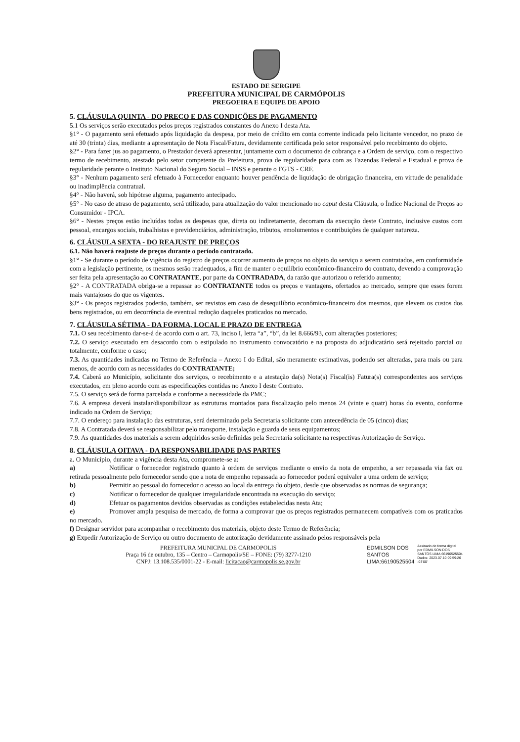ESTADO DE SERGIPE
PREFEITURA MUNICIPAL DE CARMÓPOLIS
PREGOEIRA E EQUIPE DE APOIO
5. CLÁUSULA QUINTA - DO PREÇO E DAS CONDIÇÕES DE PAGAMENTO
5.1 Os serviços serão executados pelos preços registrados constantes do Anexo I desta Ata.
§1° - O pagamento será efetuado após liquidação da despesa, por meio de crédito em conta corrente indicada pelo licitante vencedor, no prazo de até 30 (trinta) dias, mediante a apresentação de Nota Fiscal/Fatura, devidamente certificada pelo setor responsável pelo recebimento do objeto.
§2° - Para fazer jus ao pagamento, o Prestador deverá apresentar, juntamente com o documento de cobrança e a Ordem de serviço, com o respectivo termo de recebimento, atestado pelo setor competente da Prefeitura, prova de regularidade para com as Fazendas Federal e Estadual e prova de regularidade perante o Instituto Nacional do Seguro Social – INSS e perante o FGTS - CRF.
§3° - Nenhum pagamento será efetuado à Fornecedor enquanto houver pendência de liquidação de obrigação financeira, em virtude de penalidade ou inadimplência contratual.
§4° - Não haverá, sob hipótese alguma, pagamento antecipado.
§5° - No caso de atraso de pagamento, será utilizado, para atualização do valor mencionado no caput desta Cláusula, o Índice Nacional de Preços ao Consumidor - IPCA.
§6° - Nestes preços estão incluídas todas as despesas que, direta ou indiretamente, decorram da execução deste Contrato, inclusive custos com pessoal, encargos sociais, trabalhistas e previdenciários, administração, tributos, emolumentos e contribuições de qualquer natureza.
6. CLÁUSULA SEXTA - DO REAJUSTE DE PREÇOS
6.1. Não haverá reajuste de preços durante o período contratado.
§1° - Se durante o período de vigência do registro de preços ocorrer aumento de preços no objeto do serviço a serem contratados, em conformidade com a legislação pertinente, os mesmos serão readequados, a fim de manter o equilíbrio econômico-financeiro do contrato, devendo a comprovação ser feita pela apresentação ao CONTRATANTE, por parte da CONTRADADA, da razão que autorizou o referido aumento;
§2° - A CONTRATADA obriga-se a repassar ao CONTRATANTE todos os preços e vantagens, ofertados ao mercado, sempre que esses forem mais vantajosos do que os vigentes.
§3° - Os preços registrados poderão, também, ser revistos em caso de desequilíbrio econômico-financeiro dos mesmos, que elevem os custos dos bens registrados, ou em decorrência de eventual redução daqueles praticados no mercado.
7. CLÁUSULA SÉTIMA - DA FORMA, LOCAL E PRAZO DE ENTREGA
7.1. O seu recebimento dar-se-á de acordo com o art. 73, inciso I, letra “a”, “b”, da lei 8.666/93, com alterações posteriores;
7.2. O serviço executado em desacordo com o estipulado no instrumento convocatório e na proposta do adjudicatário será rejeitado parcial ou totalmente, conforme o caso;
7.3. As quantidades indicadas no Termo de Referência – Anexo I do Edital, são meramente estimativas, podendo ser alteradas, para mais ou para menos, de acordo com as necessidades do CONTRATANTE;
7.4. Caberá ao Município, solicitante dos serviços, o recebimento e a atestação da(s) Nota(s) Fiscal(is) Fatura(s) correspondentes aos serviços executados, em pleno acordo com as especificações contidas no Anexo I deste Contrato.
7.5. O serviço será de forma parcelada e conforme a necessidade da PMC;
7.6. A empresa deverá instalar/disponibilizar as estruturas montados para fiscalização pelo menos 24 (vinte e quatr) horas do evento, conforme indicado na Ordem de Serviço;
7.7. O endereço para instalação das estruturas, será determinado pela Secretaria solicitante com antecedência de 05 (cinco) dias;
7.8. A Contratada deverá se responsabilizar pelo transporte, instalação e guarda de seus equipamentos;
7.9. As quantidades dos materiais a serem adquiridos serão definidas pela Secretaria solicitante na respectivas Autorização de Serviço.
8. CLÁUSULA OITAVA - DA RESPONSABILIDADE DAS PARTES
a. O Município, durante a vigência desta Ata, compromete-se a:
a) Notificar o fornecedor registrado quanto à ordem de serviços mediante o envio da nota de empenho, a ser repassada via fax ou retirada pessoalmente pelo fornecedor sendo que a nota de empenho repassada ao fornecedor poderá equivaler a uma ordem de serviço;
b) Permitir ao pessoal do fornecedor o acesso ao local da entrega do objeto, desde que observadas as normas de segurança;
c) Notificar o fornecedor de qualquer irregularidade encontrada na execução do serviço;
d) Efetuar os pagamentos devidos observadas as condições estabelecidas nesta Ata;
e) Promover ampla pesquisa de mercado, de forma a comprovar que os preços registrados permanecem compatíveis com os praticados no mercado.
f) Designar servidor para acompanhar o recebimento dos materiais, objeto deste Termo de Referência;
g) Expedir Autorização de Serviço ou outro documento de autorização devidamente assinado pelos responsáveis pela
PREFEITURA MUNICPAL DE CARMOPOLIS
Praça 16 de outubro, 135 – Centro – Carmopolis/SE – FONE: (79) 3277-1210
CNPJ: 13.108.535/0001-22 - E-mail: licitacao@carmopolis.se.gov.br
EDMILSON DOS
SANTOS
LIMA:66190525504
Assinado de forma digital
por EDMILSON DOS
SANTOS LIMA:66190525504
Dados: 2023.07.10 09:59:26
-03'00'